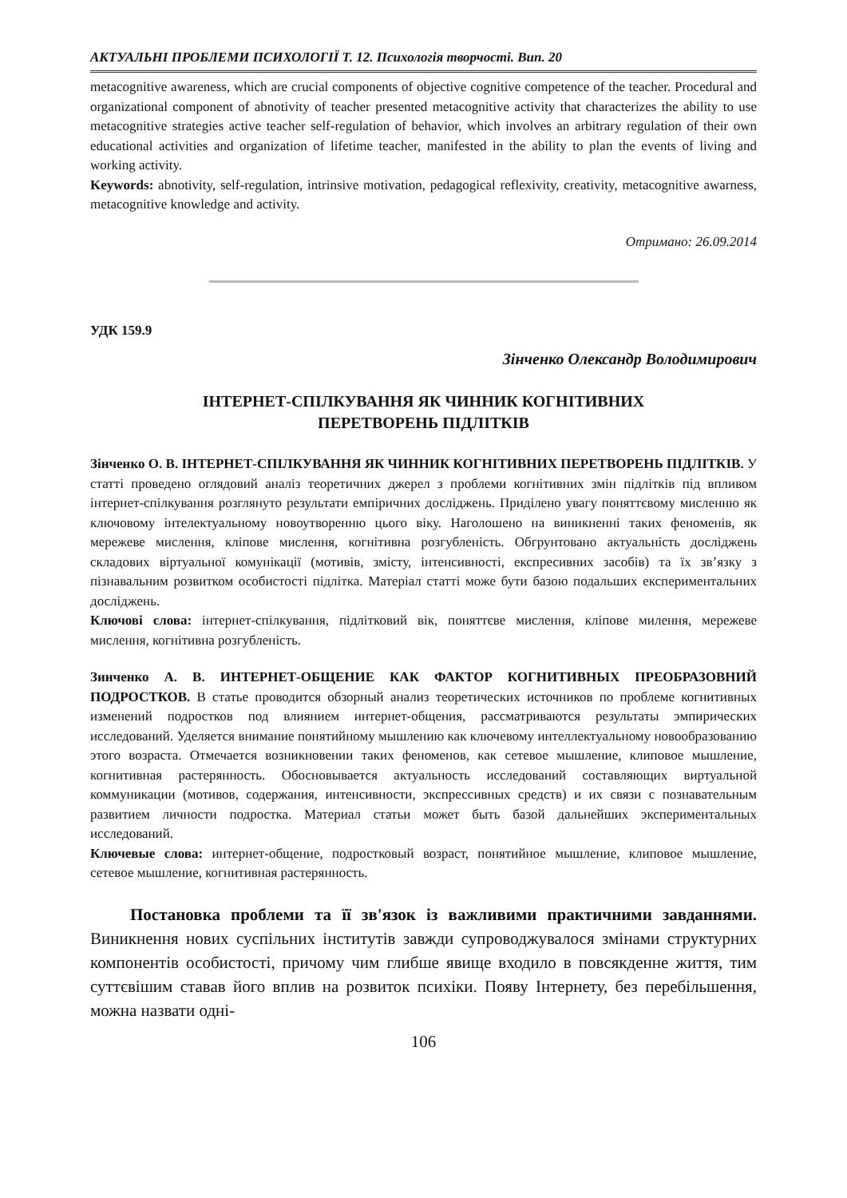АКТУАЛЬНІ ПРОБЛЕМИ ПСИХОЛОГІЇ Т. 12. Психологія творчості. Вип. 20
metacognitive awareness, which are crucial components of objective cognitive competence of the teacher. Procedural and organizational component of abnotivity of teacher presented metacognitive activity that characterizes the ability to use metacognitive strategies active teacher self-regulation of behavior, which involves an arbitrary regulation of their own educational activities and organization of lifetime teacher, manifested in the ability to plan the events of living and working activity.
Keywords: abnotivity, self-regulation, intrinsive motivation, pedagogical reflexivity, creativity, metacognitive awarness, metacognitive knowledge and activity.
Отримано: 26.09.2014
УДК 159.9
Зінченко Олександр Володимирович
ІНТЕРНЕТ-СПІЛКУВАННЯ ЯК ЧИННИК КОГНІТИВНИХ
ПЕРЕТВОРЕНЬ ПІДЛІТКІВ
Зінченко О. В. ІНТЕРНЕТ-СПІЛКУВАННЯ ЯК ЧИННИК КОГНІТИВНИХ ПЕРЕТВОРЕНЬ ПІДЛІТКІВ. У статті проведено оглядовий аналіз теоретичних джерел з проблеми когнітивних змін підлітків під впливом інтернет-спілкування розглянуто результати емпіричних досліджень. Приділено увагу поняттєвому мисленню як ключовому інтелектуальному новоутворенню цього віку. Наголошено на виникненні таких феноменів, як мережеве мислення, кліпове мислення, когнітивна розгубленість. Обгрунтовано актуальність досліджень складових віртуальної комунікації (мотивів, змісту, інтенсивності, експресивних засобів) та їх зв’язку з пізнавальним розвитком особистості підлітка. Матеріал статті може бути базою подальших експериментальних досліджень.
Ключові слова: інтернет-спілкування, підлітковий вік, поняттєве мислення, кліпове милення, мережеве мислення, когнітивна розгубленість.
Зинченко А. В. ИНТЕРНЕТ-ОБЩЕНИЕ КАК ФАКТОР КОГНИТИВНЫХ ПРЕОБРАЗОВНИЙ ПОДРОСТКОВ. В статье проводится обзорный анализ теоретических источников по проблеме когнитивных изменений подростков под влиянием интернет-общения, рассматриваются результаты эмпирических исследований. Уделяется внимание понятийному мышлению как ключевому интеллектуальному новообразованию этого возраста. Отмечается возникновении таких феноменов, как сетевое мышление, клиповое мышление, когнитивная растерянность. Обосновывается актуальность исследований составляющих виртуальной коммуникации (мотивов, содержания, интенсивности, экспрессивных средств) и их связи с познавательным развитием личности подростка. Материал статьи может быть базой дальнейших экспериментальных исследований.
Ключевые слова: интернет-общение, подростковый возраст, понятийное мышление, клиповое мышление, сетевое мышление, когнитивная растерянность.
Постановка проблеми та її зв'язок із важливими практичними завданнями. Виникнення нових суспільних інститутів завжди супроводжувалося змінами структурних компонентів особистості, причому чим глибше явище входило в повсякденне життя, тим суттєвішим ставав його вплив на розвиток психіки. Появу Інтернету, без перебільшення, можна назвати одні-
106